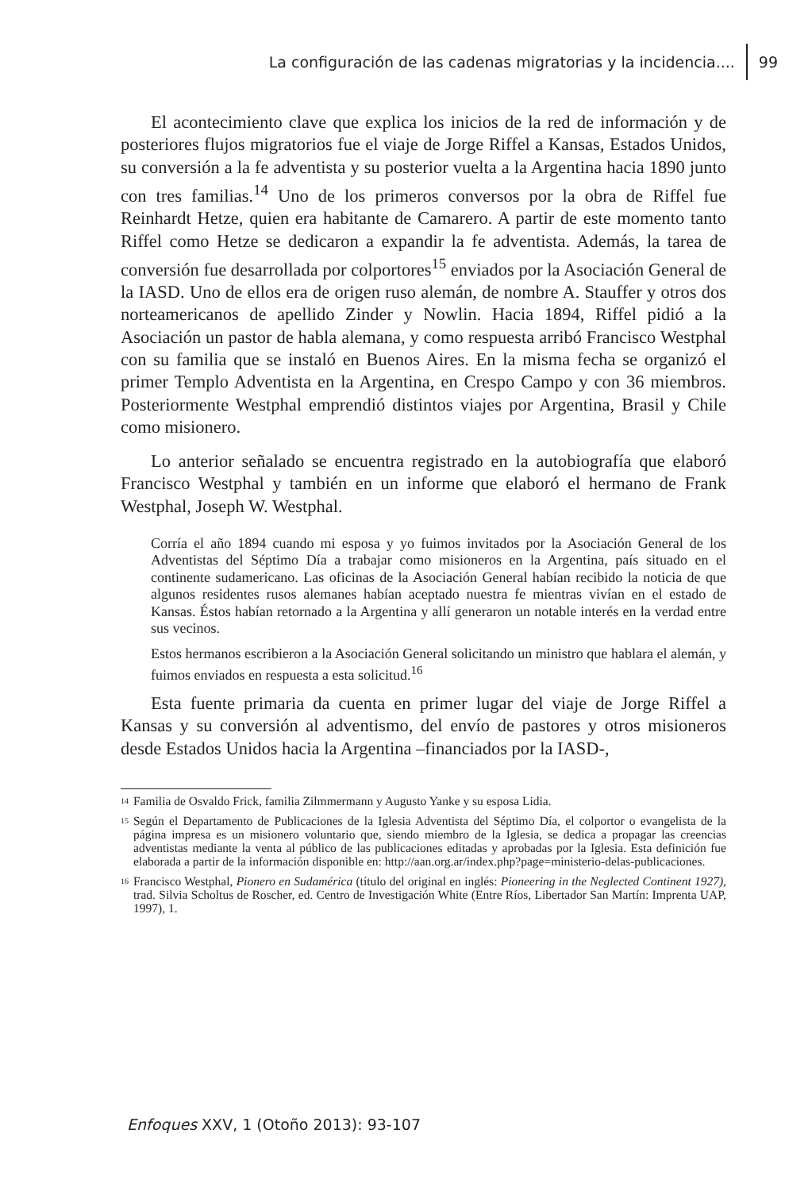La configuración de las cadenas migratorias y la incidencia.... 99
El acontecimiento clave que explica los inicios de la red de información y de posteriores flujos migratorios fue el viaje de Jorge Riffel a Kansas, Estados Unidos, su conversión a la fe adventista y su posterior vuelta a la Argentina hacia 1890 junto con tres familias.<sup>14</sup> Uno de los primeros conversos por la obra de Riffel fue Reinhardt Hetze, quien era habitante de Camarero. A partir de este momento tanto Riffel como Hetze se dedicaron a expandir la fe adventista. Además, la tarea de conversión fue desarrollada por colportores<sup>15</sup> enviados por la Asociación General de la IASD. Uno de ellos era de origen ruso alemán, de nombre A. Stauffer y otros dos norteamericanos de apellido Zinder y Nowlin. Hacia 1894, Riffel pidió a la Asociación un pastor de habla alemana, y como respuesta arribó Francisco Westphal con su familia que se instaló en Buenos Aires. En la misma fecha se organizó el primer Templo Adventista en la Argentina, en Crespo Campo y con 36 miembros. Posteriormente Westphal emprendió distintos viajes por Argentina, Brasil y Chile como misionero.
Lo anterior señalado se encuentra registrado en la autobiografía que elaboró Francisco Westphal y también en un informe que elaboró el hermano de Frank Westphal, Joseph W. Westphal.
Corría el año 1894 cuando mi esposa y yo fuimos invitados por la Asociación General de los Adventistas del Séptimo Día a trabajar como misioneros en la Argentina, país situado en el continente sudamericano. Las oficinas de la Asociación General habían recibido la noticia de que algunos residentes rusos alemanes habían aceptado nuestra fe mientras vivían en el estado de Kansas. Éstos habían retornado a la Argentina y allí generaron un notable interés en la verdad entre sus vecinos.
Estos hermanos escribieron a la Asociación General solicitando un ministro que hablara el alemán, y fuimos enviados en respuesta a esta solicitud.<sup>16</sup>
Esta fuente primaria da cuenta en primer lugar del viaje de Jorge Riffel a Kansas y su conversión al adventismo, del envío de pastores y otros misioneros desde Estados Unidos hacia la Argentina –financiados por la IASD-,
<sup>14</sup> Familia de Osvaldo Frick, familia Zilmmermann y Augusto Yanke y su esposa Lidia.
<sup>15</sup> Según el Departamento de Publicaciones de la Iglesia Adventista del Séptimo Día, el colportor o evangelista de la página impresa es un misionero voluntario que, siendo miembro de la Iglesia, se dedica a propagar las creencias adventistas mediante la venta al público de las publicaciones editadas y aprobadas por la Iglesia. Esta definición fue elaborada a partir de la información disponible en: http://aan.org.ar/index.php?page=ministerio-delas-publicaciones.
<sup>16</sup> Francisco Westphal, Pionero en Sudamérica (título del original en inglés: Pioneering in the Neglected Continent 1927), trad. Silvia Scholtus de Roscher, ed. Centro de Investigación White (Entre Ríos, Libertador San Martín: Imprenta UAP, 1997), 1.
Enfoques XXV, 1 (Otoño 2013): 93-107